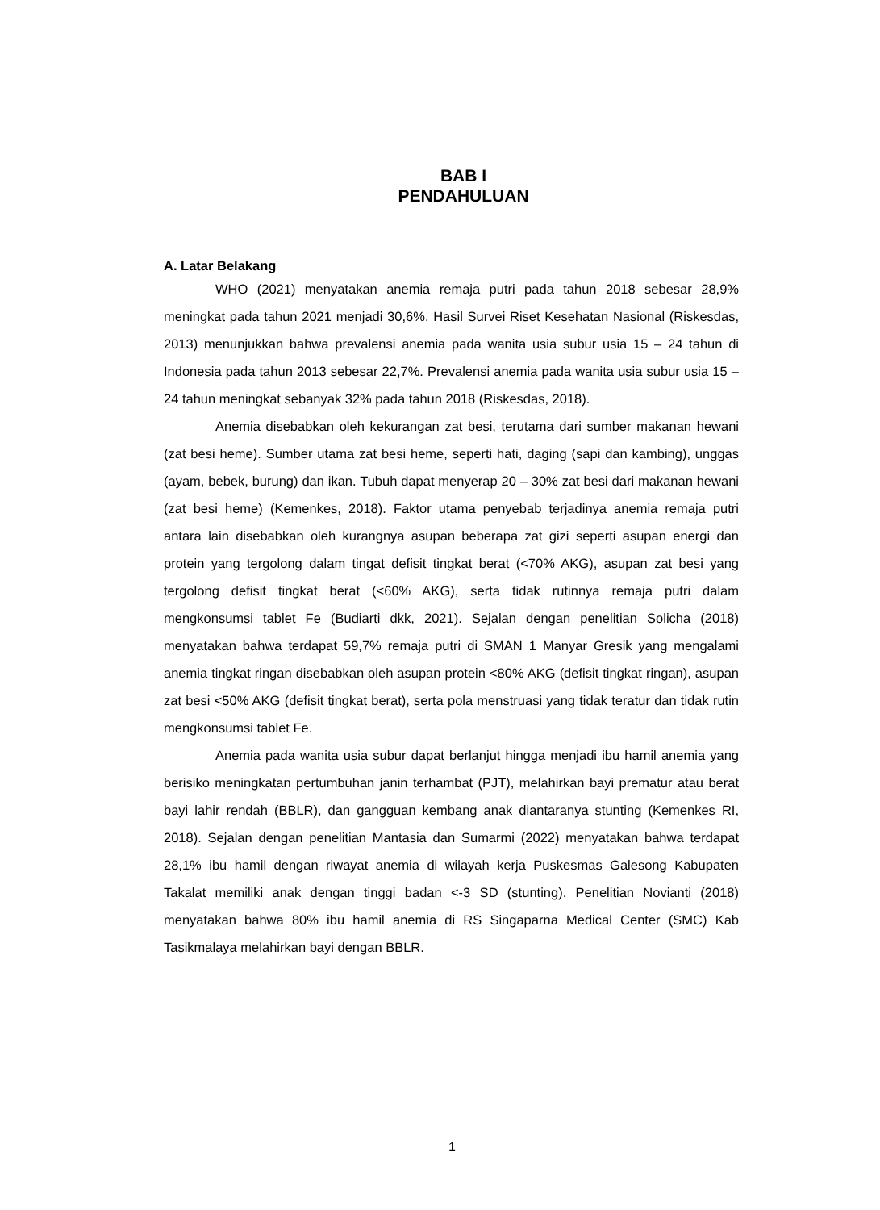BAB I
PENDAHULUAN
A. Latar Belakang
WHO (2021) menyatakan anemia remaja putri pada tahun 2018 sebesar 28,9% meningkat pada tahun 2021 menjadi 30,6%. Hasil Survei Riset Kesehatan Nasional (Riskesdas, 2013) menunjukkan bahwa prevalensi anemia pada wanita usia subur usia 15 – 24 tahun di Indonesia pada tahun 2013 sebesar 22,7%. Prevalensi anemia pada wanita usia subur usia 15 – 24 tahun meningkat sebanyak 32% pada tahun 2018 (Riskesdas, 2018).
Anemia disebabkan oleh kekurangan zat besi, terutama dari sumber makanan hewani (zat besi heme). Sumber utama zat besi heme, seperti hati, daging (sapi dan kambing), unggas (ayam, bebek, burung) dan ikan. Tubuh dapat menyerap 20 – 30% zat besi dari makanan hewani (zat besi heme) (Kemenkes, 2018). Faktor utama penyebab terjadinya anemia remaja putri antara lain disebabkan oleh kurangnya asupan beberapa zat gizi seperti asupan energi dan protein yang tergolong dalam tingat defisit tingkat berat (<70% AKG), asupan zat besi yang tergolong defisit tingkat berat (<60% AKG), serta tidak rutinnya remaja putri dalam mengkonsumsi tablet Fe (Budiarti dkk, 2021). Sejalan dengan penelitian Solicha (2018) menyatakan bahwa terdapat 59,7% remaja putri di SMAN 1 Manyar Gresik yang mengalami anemia tingkat ringan disebabkan oleh asupan protein <80% AKG (defisit tingkat ringan), asupan zat besi <50% AKG (defisit tingkat berat), serta pola menstruasi yang tidak teratur dan tidak rutin mengkonsumsi tablet Fe.
Anemia pada wanita usia subur dapat berlanjut hingga menjadi ibu hamil anemia yang berisiko meningkatan pertumbuhan janin terhambat (PJT), melahirkan bayi prematur atau berat bayi lahir rendah (BBLR), dan gangguan kembang anak diantaranya stunting (Kemenkes RI, 2018). Sejalan dengan penelitian Mantasia dan Sumarmi (2022) menyatakan bahwa terdapat 28,1% ibu hamil dengan riwayat anemia di wilayah kerja Puskesmas Galesong Kabupaten Takalat memiliki anak dengan tinggi badan <-3 SD (stunting). Penelitian Novianti (2018) menyatakan bahwa 80% ibu hamil anemia di RS Singaparna Medical Center (SMC) Kab Tasikmalaya melahirkan bayi dengan BBLR.
1